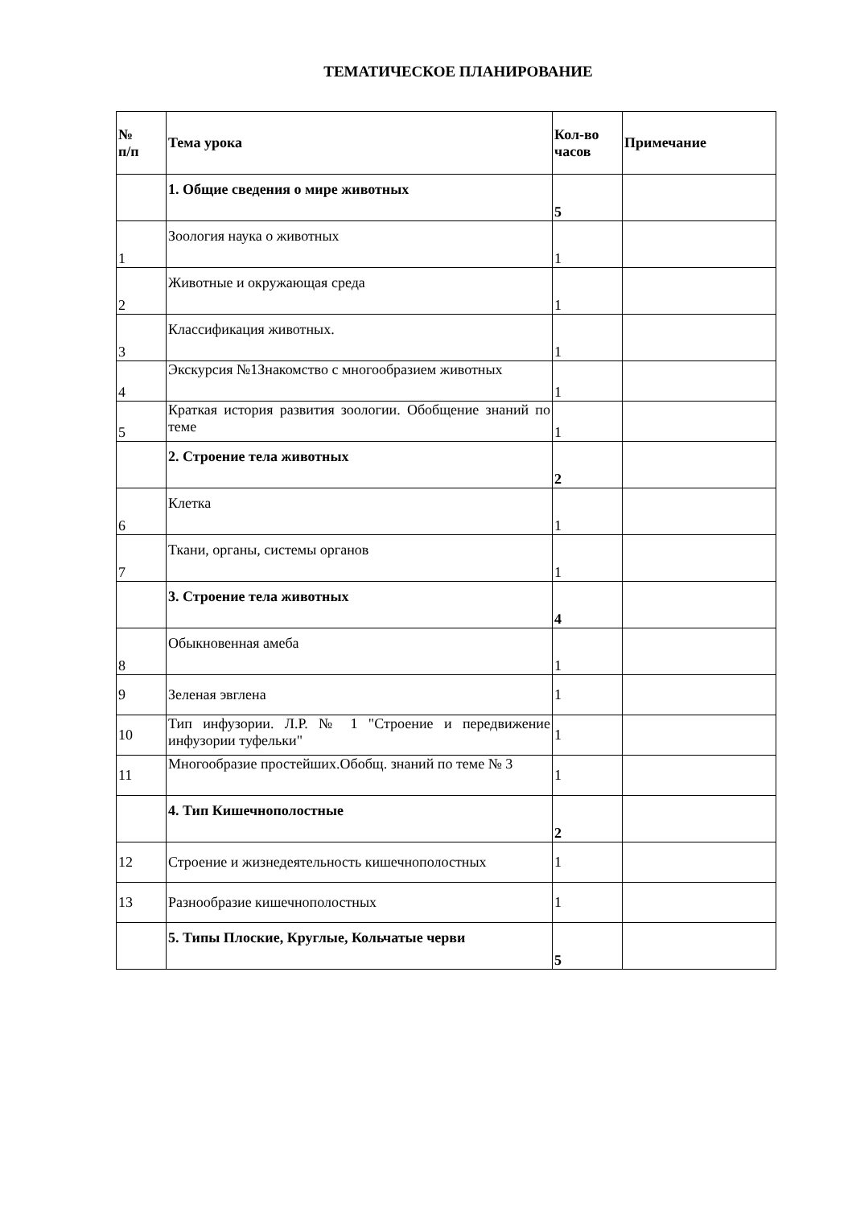ТЕМАТИЧЕСКОЕ ПЛАНИРОВАНИЕ
| № п/п | Тема урока | Кол-во часов | Примечание |
| --- | --- | --- | --- |
| | 1. Общие сведения о мире животных | 5 | |
| 1 | Зоология наука о животных | 1 | |
| 2 | Животные и окружающая среда | 1 | |
| 3 | Классификация животных. | 1 | |
| 4 | Экскурсия №1Знакомство с многообразием животных | 1 | |
| 5 | Краткая история развития зоологии. Обобщение знаний по теме | 1 | |
| | 2. Строение тела животных | 2 | |
| 6 | Клетка | 1 | |
| 7 | Ткани, органы, системы органов | 1 | |
| | 3. Строение тела животных | 4 | |
| 8 | Обыкновенная амеба | 1 | |
| 9 | Зеленая эвглена | 1 | |
| 10 | Тип инфузории. Л.Р. № 1 "Строение и передвижение инфузории туфельки" | 1 | |
| 11 | Многообразие простейших.Обобщ. знаний по теме № 3 | 1 | |
| | 4. Тип Кишечнополостные | 2 | |
| 12 | Строение и жизнедеятельность кишечнополостных | 1 | |
| 13 | Разнообразие кишечнополостных | 1 | |
| | 5. Типы Плоские, Круглые, Кольчатые черви | 5 | |